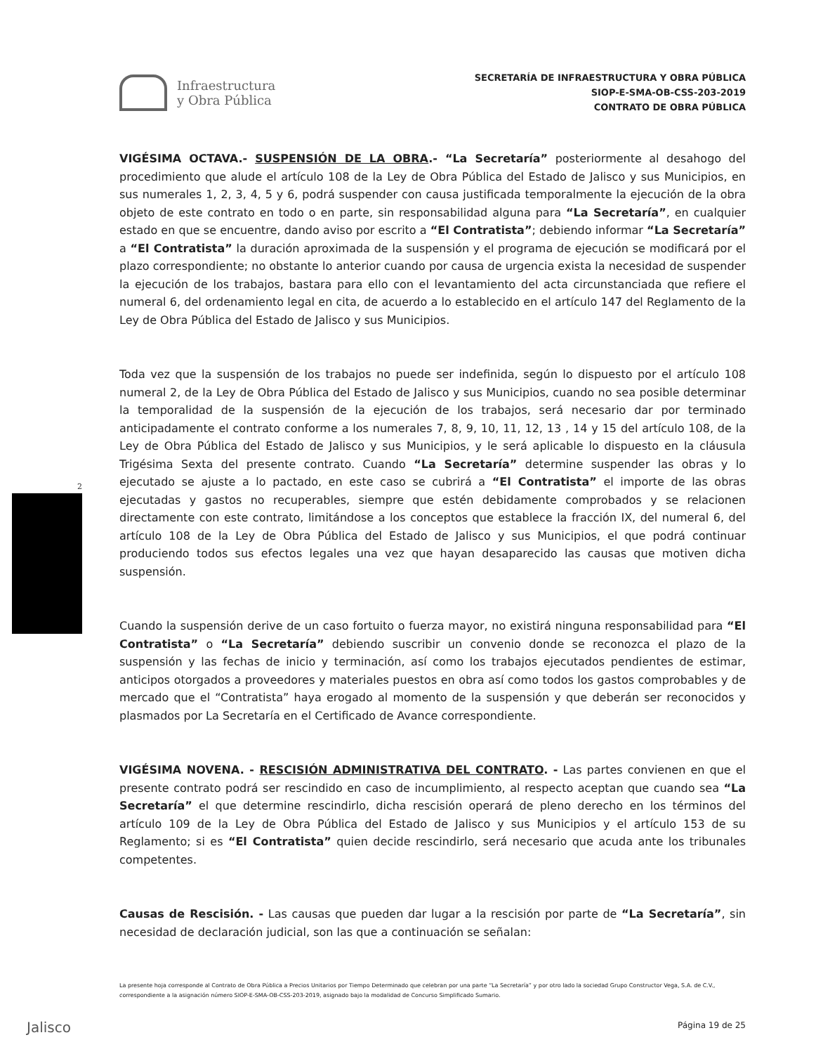Infraestructura
y Obra Pública
SECRETARÍA DE INFRAESTRUCTURA Y OBRA PÚBLICA
SIOP-E-SMA-OB-CSS-203-2019
CONTRATO DE OBRA PÚBLICA
2
VIGÉSIMA OCTAVA.- SUSPENSIÓN DE LA OBRA.- “La Secretaría” posteriormente al desahogo del procedimiento que alude el artículo 108 de la Ley de Obra Pública del Estado de Jalisco y sus Municipios, en sus numerales 1, 2, 3, 4, 5 y 6, podrá suspender con causa justificada temporalmente la ejecución de la obra objeto de este contrato en todo o en parte, sin responsabilidad alguna para “La Secretaría”, en cualquier estado en que se encuentre, dando aviso por escrito a “El Contratista”; debiendo informar “La Secretaría” a “El Contratista” la duración aproximada de la suspensión y el programa de ejecución se modificará por el plazo correspondiente; no obstante lo anterior cuando por causa de urgencia exista la necesidad de suspender la ejecución de los trabajos, bastara para ello con el levantamiento del acta circunstanciada que refiere el numeral 6, del ordenamiento legal en cita, de acuerdo a lo establecido en el artículo 147 del Reglamento de la Ley de Obra Pública del Estado de Jalisco y sus Municipios.
Toda vez que la suspensión de los trabajos no puede ser indefinida, según lo dispuesto por el artículo 108 numeral 2, de la Ley de Obra Pública del Estado de Jalisco y sus Municipios, cuando no sea posible determinar la temporalidad de la suspensión de la ejecución de los trabajos, será necesario dar por terminado anticipadamente el contrato conforme a los numerales 7, 8, 9, 10, 11, 12, 13 , 14 y 15 del artículo 108, de la Ley de Obra Pública del Estado de Jalisco y sus Municipios, y le será aplicable lo dispuesto en la cláusula Trigésima Sexta del presente contrato. Cuando “La Secretaría” determine suspender las obras y lo ejecutado se ajuste a lo pactado, en este caso se cubrirá a “El Contratista” el importe de las obras ejecutadas y gastos no recuperables, siempre que estén debidamente comprobados y se relacionen directamente con este contrato, limitándose a los conceptos que establece la fracción IX, del numeral 6, del artículo 108 de la Ley de Obra Pública del Estado de Jalisco y sus Municipios, el que podrá continuar produciendo todos sus efectos legales una vez que hayan desaparecido las causas que motiven dicha suspensión.
Cuando la suspensión derive de un caso fortuito o fuerza mayor, no existirá ninguna responsabilidad para “El Contratista” o “La Secretaría” debiendo suscribir un convenio donde se reconozca el plazo de la suspensión y las fechas de inicio y terminación, así como los trabajos ejecutados pendientes de estimar, anticipos otorgados a proveedores y materiales puestos en obra así como todos los gastos comprobables y de mercado que el “Contratista” haya erogado al momento de la suspensión y que deberán ser reconocidos y plasmados por La Secretaría en el Certificado de Avance correspondiente.
VIGÉSIMA NOVENA. - RESCISIÓN ADMINISTRATIVA DEL CONTRATO. - Las partes convienen en que el presente contrato podrá ser rescindido en caso de incumplimiento, al respecto aceptan que cuando sea “La Secretaría” el que determine rescindirlo, dicha rescisión operará de pleno derecho en los términos del artículo 109 de la Ley de Obra Pública del Estado de Jalisco y sus Municipios y el artículo 153 de su Reglamento; si es “El Contratista” quien decide rescindirlo, será necesario que acuda ante los tribunales competentes.
Causas de Rescisión. - Las causas que pueden dar lugar a la rescisión por parte de “La Secretaría”, sin necesidad de declaración judicial, son las que a continuación se señalan:
La presente hoja corresponde al Contrato de Obra Pública a Precios Unitarios por Tiempo Determinado que celebran por una parte “La Secretaría” y por otro lado la sociedad Grupo Constructor Vega, S.A. de C.V., correspondiente a la asignación número SIOP-E-SMA-OB-CSS-203-2019, asignado bajo la modalidad de Concurso Simplificado Sumario.
Jalisco Página 19 de 25